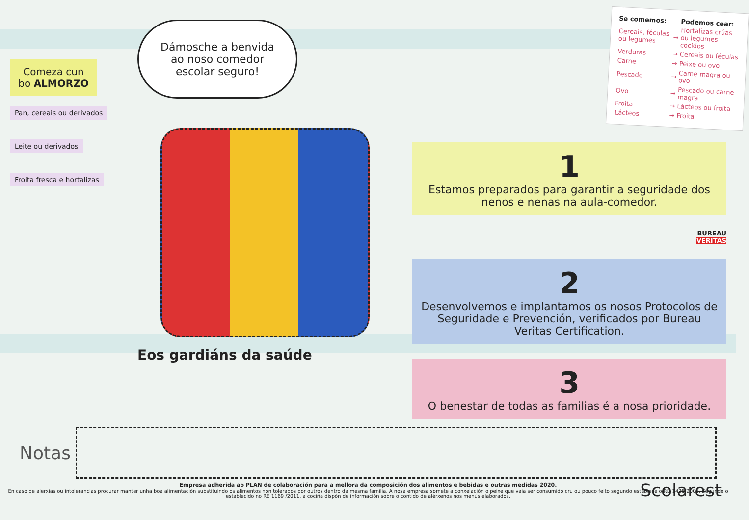Comeza cun bo ALMORZO
Pan, cereais ou derivados
Leite ou derivados
Froita fresca e hortalizas
Dámosche a benvida ao noso comedor escolar seguro!
Eos gardiáns da saúde
| Se comemos: | | Podemos cear: |
| --- | --- | --- |
| Cereais, féculas ou legumes | → | Hortalizas crúas ou legumes cocidos |
| Verduras | → | Cereais ou féculas |
| Carne | → | Peixe ou ovo |
| Pescado | → | Carne magra ou ovo |
| Ovo | → | Pescado ou carne magra |
| Froita | → | Lácteos ou froita |
| Lácteos | → | Froita |
1
Estamos preparados para garantir a seguridade dos nenos e nenas na aula-comedor.
BUREAU
VERITAS
2
Desenvolvemos e implantamos os nosos Protocolos de Seguridade e Prevención, verificados por Bureau Veritas Certification.
3
O benestar de todas as familias é a nosa prioridade.
Notas
Empresa adherida ao PLAN de colaboración para a mellora da composición dos alimentos e bebidas e outras medidas 2020.
En caso de alerxias ou intolerancias procurar manter unha boa alimentación substituíndo os alimentos non tolerados por outros dentro da mesma familia. A nosa empresa somete a conxelación o peixe que vaia ser consumido cru ou pouco feito segundo establece o RD 1420/2006. Segundo o establecido no RE 1169 /2011, a cociña dispón de información sobre o contido de alérxenos nos menús elaborados.
Scolarest